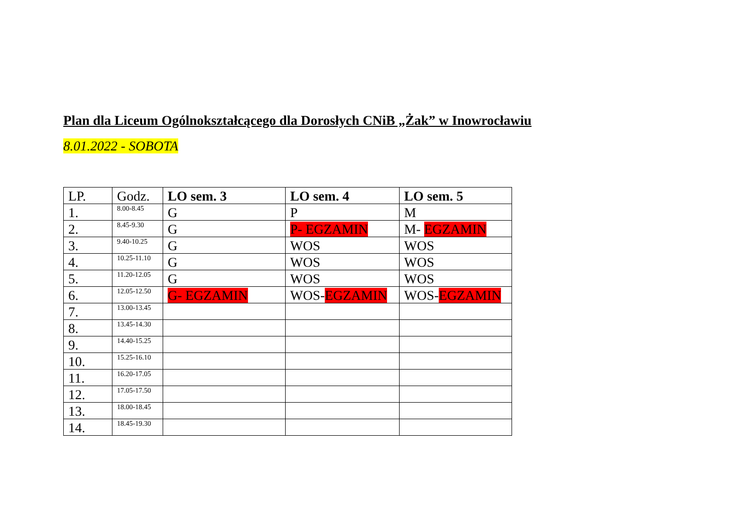Plan dla Liceum Ogólnokształcącego dla Dorosłych CNiB „Żak” w Inowrocławiu
8.01.2022 - SOBOTA
| LP. | Godz. | LO sem. 3 | LO sem. 4 | LO sem. 5 |
| --- | --- | --- | --- | --- |
| 1. | 8.00-8.45 | G | P | M |
| 2. | 8.45-9.30 | G | P- EGZAMIN | M- EGZAMIN |
| 3. | 9.40-10.25 | G | WOS | WOS |
| 4. | 10.25-11.10 | G | WOS | WOS |
| 5. | 11.20-12.05 | G | WOS | WOS |
| 6. | 12.05-12.50 | G- EGZAMIN | WOS- EGZAMIN | WOS- EGZAMIN |
| 7. | 13.00-13.45 | | | |
| 8. | 13.45-14.30 | | | |
| 9. | 14.40-15.25 | | | |
| 10. | 15.25-16.10 | | | |
| 11. | 16.20-17.05 | | | |
| 12. | 17.05-17.50 | | | |
| 13. | 18.00-18.45 | | | |
| 14. | 18.45-19.30 | | | |